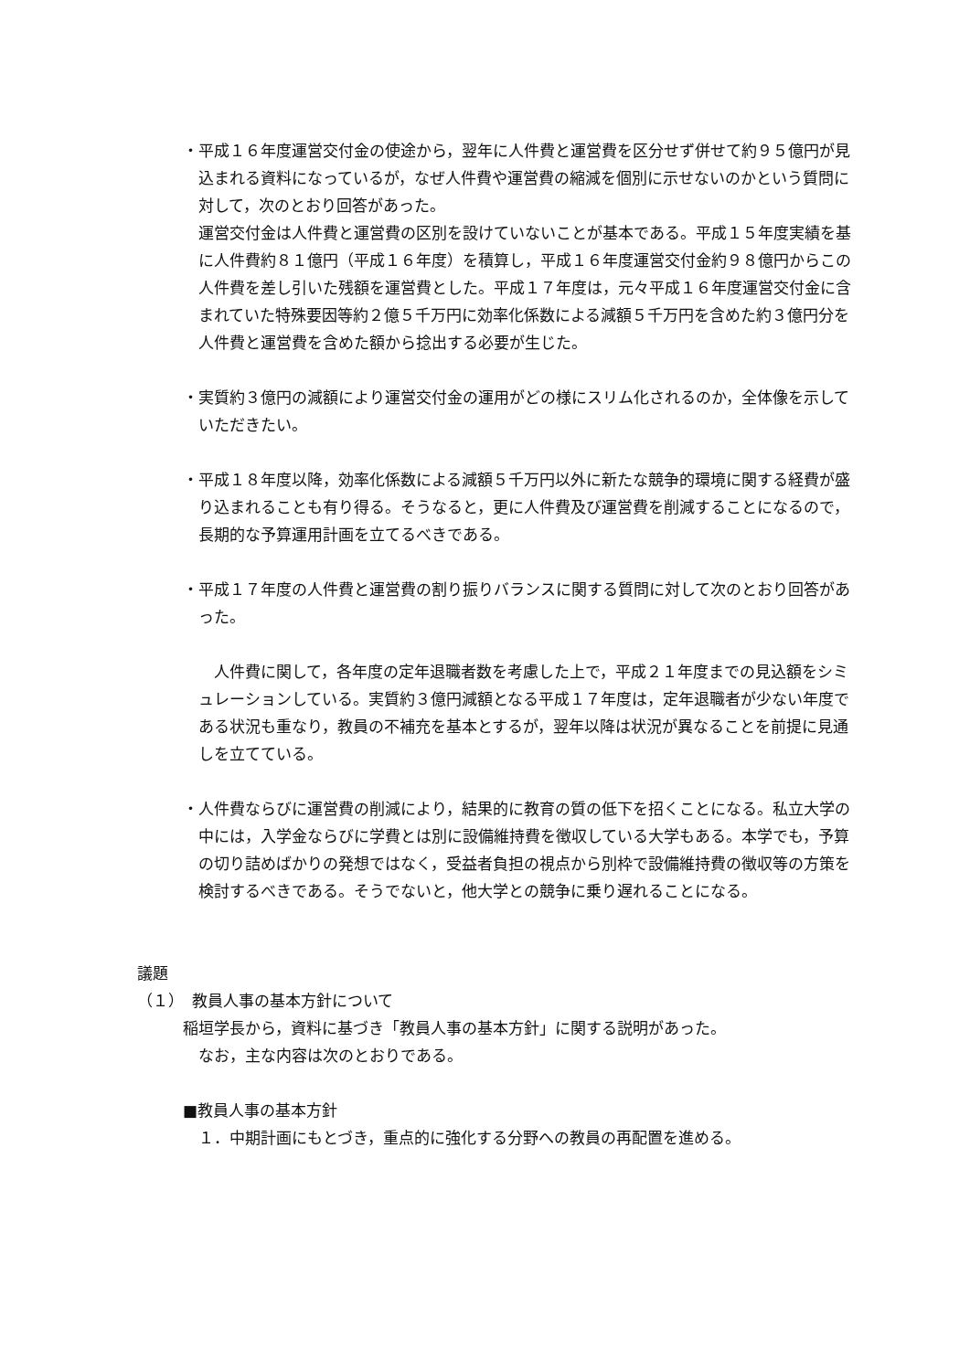・平成１６年度運営交付金の使途から，翌年に人件費と運営費を区分せず併せて約９５億円が見込まれる資料になっているが，なぜ人件費や運営費の縮減を個別に示せないのかという質問に対して，次のとおり回答があった。
運営交付金は人件費と運営費の区別を設けていないことが基本である。平成１５年度実績を基に人件費約８１億円（平成１６年度）を積算し，平成１６年度運営交付金約９８億円からこの人件費を差し引いた残額を運営費とした。平成１７年度は，元々平成１６年度運営交付金に含まれていた特殊要因等約２億５千万円に効率化係数による減額５千万円を含めた約３億円分を人件費と運営費を含めた額から捻出する必要が生じた。
・実質約３億円の減額により運営交付金の運用がどの様にスリム化されるのか，全体像を示していただきたい。
・平成１８年度以降，効率化係数による減額５千万円以外に新たな競争的環境に関する経費が盛り込まれることも有り得る。そうなると，更に人件費及び運営費を削減することになるので，長期的な予算運用計画を立てるべきである。
・平成１７年度の人件費と運営費の割り振りバランスに関する質問に対して次のとおり回答があった。
　人件費に関して，各年度の定年退職者数を考慮した上で，平成２１年度までの見込額をシミュレーションしている。実質約３億円減額となる平成１７年度は，定年退職者が少ない年度である状況も重なり，教員の不補充を基本とするが，翌年以降は状況が異なることを前提に見通しを立てている。
・人件費ならびに運営費の削減により，結果的に教育の質の低下を招くことになる。私立大学の中には，入学金ならびに学費とは別に設備維持費を徴収している大学もある。本学でも，予算の切り詰めばかりの発想ではなく，受益者負担の視点から別枠で設備維持費の徴収等の方策を検討するべきである。そうでないと，他大学との競争に乗り遅れることになる。
議題
（１）　教員人事の基本方針について
稲垣学長から，資料に基づき「教員人事の基本方針」に関する説明があった。
　なお，主な内容は次のとおりである。
■教員人事の基本方針
　１．中期計画にもとづき，重点的に強化する分野への教員の再配置を進める。